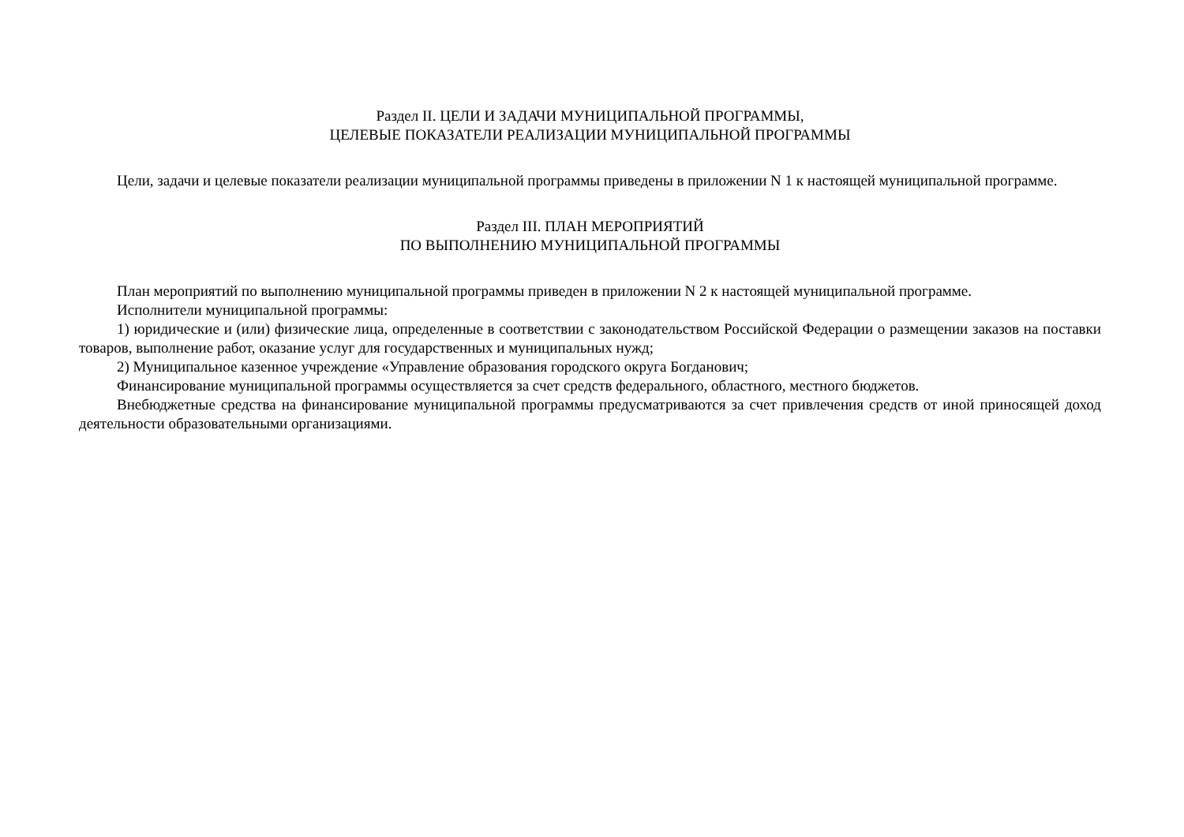Раздел II. ЦЕЛИ И ЗАДАЧИ МУНИЦИПАЛЬНОЙ ПРОГРАММЫ,
ЦЕЛЕВЫЕ ПОКАЗАТЕЛИ РЕАЛИЗАЦИИ МУНИЦИПАЛЬНОЙ ПРОГРАММЫ
Цели, задачи и целевые показатели реализации муниципальной программы приведены в приложении N 1 к настоящей муниципальной программе.
Раздел III. ПЛАН МЕРОПРИЯТИЙ
ПО ВЫПОЛНЕНИЮ МУНИЦИПАЛЬНОЙ ПРОГРАММЫ
План мероприятий по выполнению муниципальной программы приведен в приложении N 2 к настоящей муниципальной программе.
Исполнители муниципальной программы:
1) юридические и (или) физические лица, определенные в соответствии с законодательством Российской Федерации о размещении заказов на поставки товаров, выполнение работ, оказание услуг для государственных и муниципальных нужд;
2) Муниципальное казенное учреждение «Управление образования городского округа Богданович;
Финансирование муниципальной программы осуществляется за счет средств федерального, областного, местного бюджетов.
Внебюджетные средства на финансирование муниципальной программы предусматриваются за счет привлечения средств от иной приносящей доход деятельности образовательными организациями.